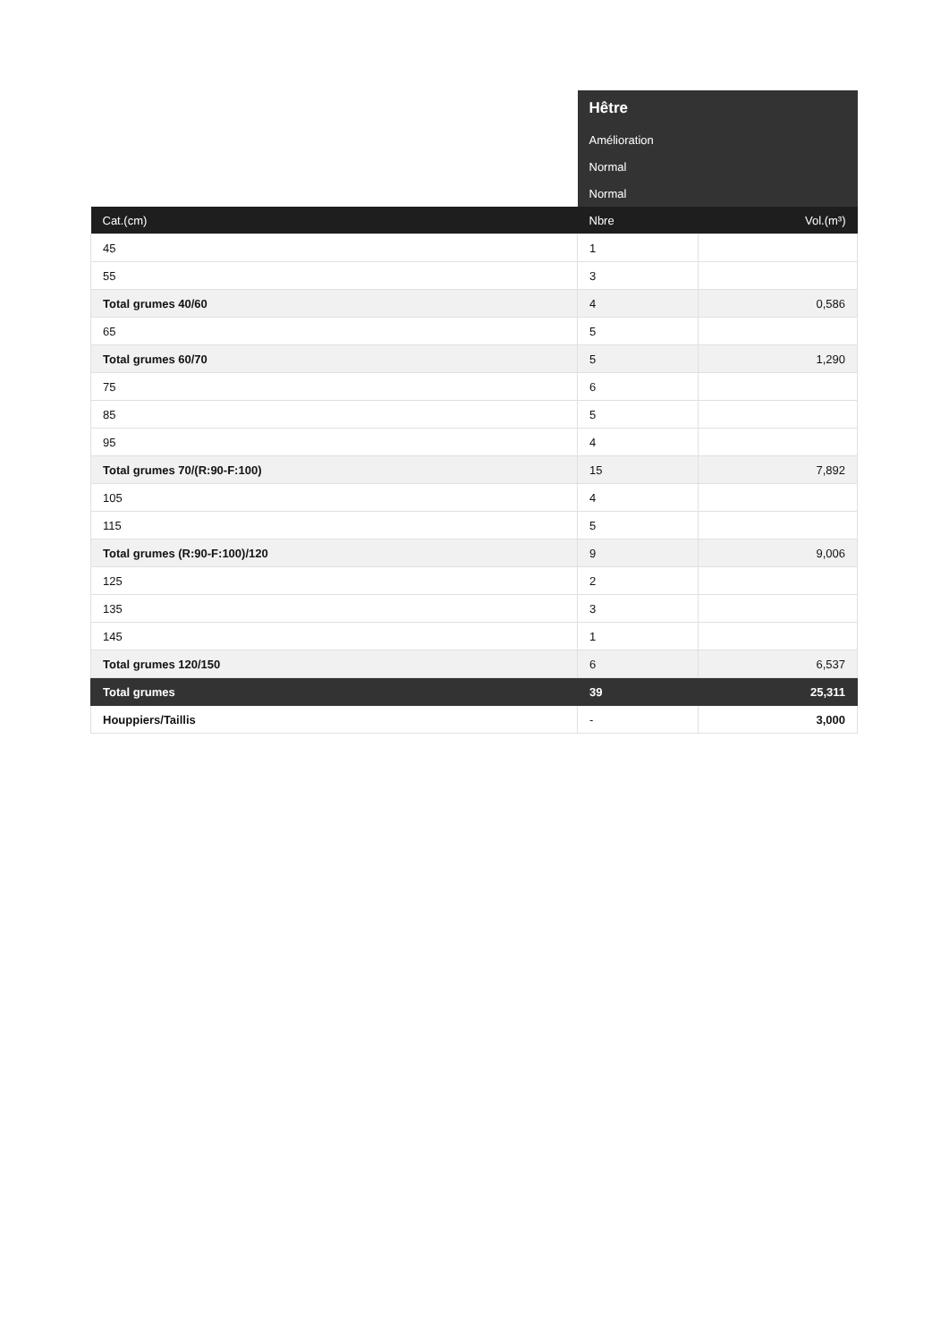| | Hêtre | |
| | Amélioration | |
| | Normal | |
| | Normal | |
| Cat.(cm) | Nbre | Vol.(m³) |
| 45 | 1 | |
| 55 | 3 | |
| Total grumes 40/60 | 4 | 0,586 |
| 65 | 5 | |
| Total grumes 60/70 | 5 | 1,290 |
| 75 | 6 | |
| 85 | 5 | |
| 95 | 4 | |
| Total grumes 70/(R:90-F:100) | 15 | 7,892 |
| 105 | 4 | |
| 115 | 5 | |
| Total grumes (R:90-F:100)/120 | 9 | 9,006 |
| 125 | 2 | |
| 135 | 3 | |
| 145 | 1 | |
| Total grumes 120/150 | 6 | 6,537 |
| Total grumes | 39 | 25,311 |
| Houppiers/Taillis | - | 3,000 |